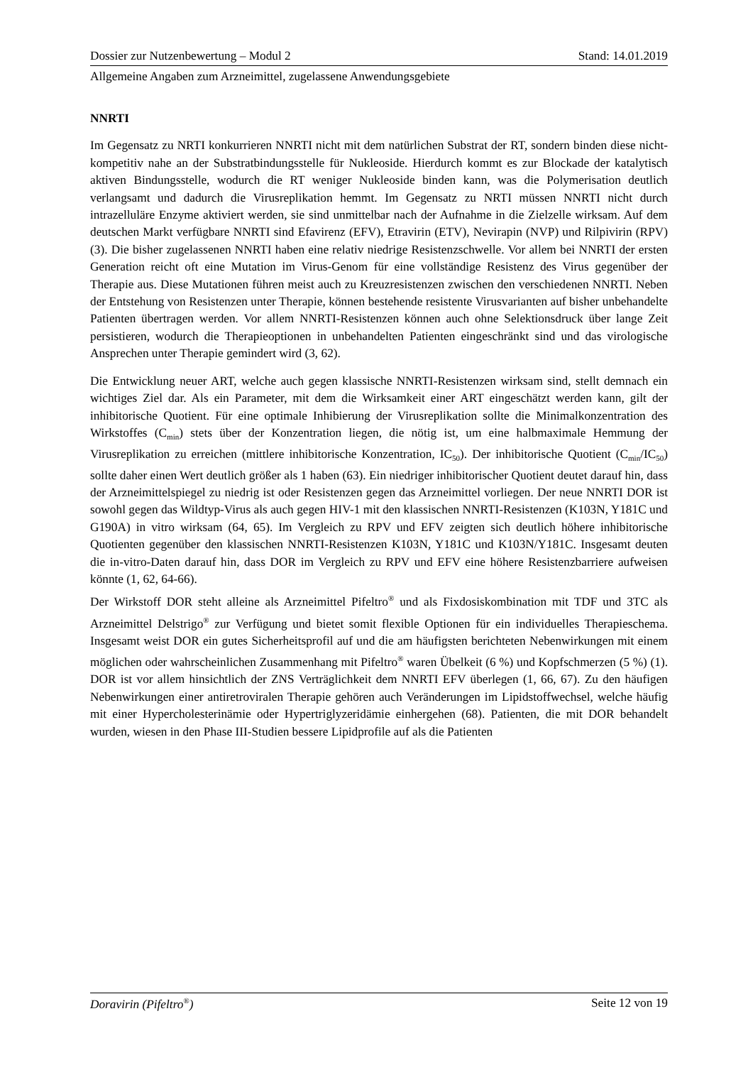Dossier zur Nutzenbewertung – Modul 2 Stand: 14.01.2019
Allgemeine Angaben zum Arzneimittel, zugelassene Anwendungsgebiete
NNRTI
Im Gegensatz zu NRTI konkurrieren NNRTI nicht mit dem natürlichen Substrat der RT, sondern binden diese nicht-kompetitiv nahe an der Substratbindungsstelle für Nukleoside. Hierdurch kommt es zur Blockade der katalytisch aktiven Bindungsstelle, wodurch die RT weniger Nukleoside binden kann, was die Polymerisation deutlich verlangsamt und dadurch die Virusreplikation hemmt. Im Gegensatz zu NRTI müssen NNRTI nicht durch intrazelluläre Enzyme aktiviert werden, sie sind unmittelbar nach der Aufnahme in die Zielzelle wirksam. Auf dem deutschen Markt verfügbare NNRTI sind Efavirenz (EFV), Etravirin (ETV), Nevirapin (NVP) und Rilpivirin (RPV) (3). Die bisher zugelassenen NNRTI haben eine relativ niedrige Resistenzschwelle. Vor allem bei NNRTI der ersten Generation reicht oft eine Mutation im Virus-Genom für eine vollständige Resistenz des Virus gegenüber der Therapie aus. Diese Mutationen führen meist auch zu Kreuzresistenzen zwischen den verschiedenen NNRTI. Neben der Entstehung von Resistenzen unter Therapie, können bestehende resistente Virusvarianten auf bisher unbehandelte Patienten übertragen werden. Vor allem NNRTI-Resistenzen können auch ohne Selektionsdruck über lange Zeit persistieren, wodurch die Therapieoptionen in unbehandelten Patienten eingeschränkt sind und das virologische Ansprechen unter Therapie gemindert wird (3, 62).
Die Entwicklung neuer ART, welche auch gegen klassische NNRTI-Resistenzen wirksam sind, stellt demnach ein wichtiges Ziel dar. Als ein Parameter, mit dem die Wirksamkeit einer ART eingeschätzt werden kann, gilt der inhibitorische Quotient. Für eine optimale Inhibierung der Virusreplikation sollte die Minimalkonzentration des Wirkstoffes (C<sub>min</sub>) stets über der Konzentration liegen, die nötig ist, um eine halbmaximale Hemmung der Virusreplikation zu erreichen (mittlere inhibitorische Konzentration, IC<sub>50</sub>). Der inhibitorische Quotient (C<sub>min</sub>/IC<sub>50</sub>) sollte daher einen Wert deutlich größer als 1 haben (63). Ein niedriger inhibitorischer Quotient deutet darauf hin, dass der Arzneimittelspiegel zu niedrig ist oder Resistenzen gegen das Arzneimittel vorliegen. Der neue NNRTI DOR ist sowohl gegen das Wildtyp-Virus als auch gegen HIV-1 mit den klassischen NNRTI-Resistenzen (K103N, Y181C und G190A) in vitro wirksam (64, 65). Im Vergleich zu RPV und EFV zeigten sich deutlich höhere inhibitorische Quotienten gegenüber den klassischen NNRTI-Resistenzen K103N, Y181C und K103N/Y181C. Insgesamt deuten die in-vitro-Daten darauf hin, dass DOR im Vergleich zu RPV und EFV eine höhere Resistenzbarriere aufweisen könnte (1, 62, 64-66).
Der Wirkstoff DOR steht alleine als Arzneimittel Pifeltro<sup>®</sup> und als Fixdosiskombination mit TDF und 3TC als Arzneimittel Delstrigo<sup>®</sup> zur Verfügung und bietet somit flexible Optionen für ein individuelles Therapieschema. Insgesamt weist DOR ein gutes Sicherheitsprofil auf und die am häufigsten berichteten Nebenwirkungen mit einem möglichen oder wahrscheinlichen Zusammenhang mit Pifeltro<sup>®</sup> waren Übelkeit (6 %) und Kopfschmerzen (5 %) (1). DOR ist vor allem hinsichtlich der ZNS Verträglichkeit dem NNRTI EFV überlegen (1, 66, 67). Zu den häufigen Nebenwirkungen einer antiretroviralen Therapie gehören auch Veränderungen im Lipidstoffwechsel, welche häufig mit einer Hypercholesterinämie oder Hypertriglyzeridämie einhergehen (68). Patienten, die mit DOR behandelt wurden, wiesen in den Phase III-Studien bessere Lipidprofile auf als die Patienten
Doravirin (Pifeltro<sup>®</sup>) Seite 12 von 19